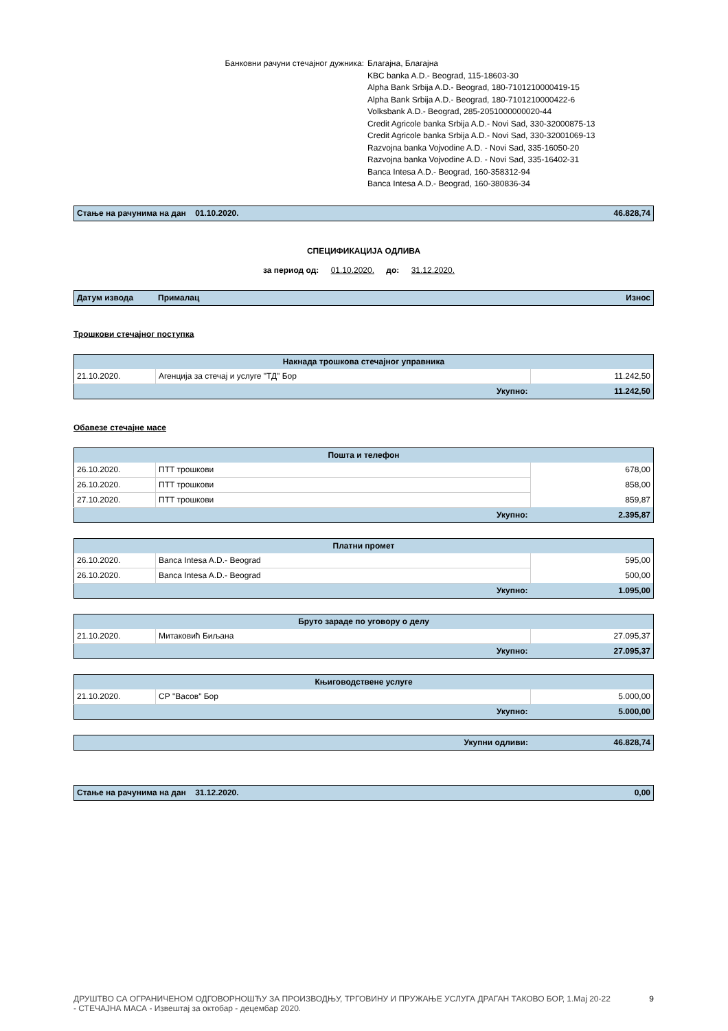Банковни рачуни стечајног дужника: Благајна, Благајна
KBC banka A.D.- Beograd, 115-18603-30
Alpha Bank Srbija A.D.- Beograd, 180-7101210000419-15
Alpha Bank Srbija A.D.- Beograd, 180-7101210000422-6
Volksbank A.D.- Beograd, 285-2051000000020-44
Credit Agricole banka Srbija A.D.- Novi Sad, 330-32000875-13
Credit Agricole banka Srbija A.D.- Novi Sad, 330-32001069-13
Razvojna banka Vojvodine A.D. - Novi Sad, 335-16050-20
Razvojna banka Vojvodine A.D. - Novi Sad, 335-16402-31
Banca Intesa A.D.- Beograd, 160-358312-94
Banca Intesa A.D.- Beograd, 160-380836-34
| Стање на рачунима на дан 01.10.2020. | 46.828,74 |
СПЕЦИФИКАЦИЈА ОДЛИВА
за период од: 01.10.2020. до: 31.12.2020.
| Датум извода | Прималац | Износ |
| --- | --- | --- |
Трошкови стечајног поступка
| Накнада трошкова стечајног управника | | |
| 21.10.2020. | Агенција за стечај и услуге "ТД" Бор | 11.242,50 |
| | Укупно: | 11.242,50 |
Обавезе стечајне масе
| Пошта и телефон | | |
| 26.10.2020. | ПТТ трошкови | 678,00 |
| 26.10.2020. | ПТТ трошкови | 858,00 |
| 27.10.2020. | ПТТ трошкови | 859,87 |
| | Укупно: | 2.395,87 |
| Платни промет | | |
| 26.10.2020. | Banca Intesa A.D.- Beograd | 595,00 |
| 26.10.2020. | Banca Intesa A.D.- Beograd | 500,00 |
| | Укупно: | 1.095,00 |
| Бруто зараде по уговору о делу | | |
| 21.10.2020. | Митаковић Биљана | 27.095,37 |
| | Укупно: | 27.095,37 |
| Књиговодствене услуге | | |
| 21.10.2020. | СР "Васов" Бор | 5.000,00 |
| | Укупно: | 5.000,00 |
| Укупни одливи: | 46.828,74 |
| Стање на рачунима на дан 31.12.2020. | 0,00 |
ДРУШТВО СА ОГРАНИЧЕНОМ ОДГОВОРНОШЋУ ЗА ПРОИЗВОДЊУ, ТРГОВИНУ И ПРУЖАЊЕ УСЛУГА ДРАГАН ТАКОВО БОР, 1.Мај 20-22 - СТЕЧАЈНА МАСА - Извештај за октобар - децембар 2020.
9